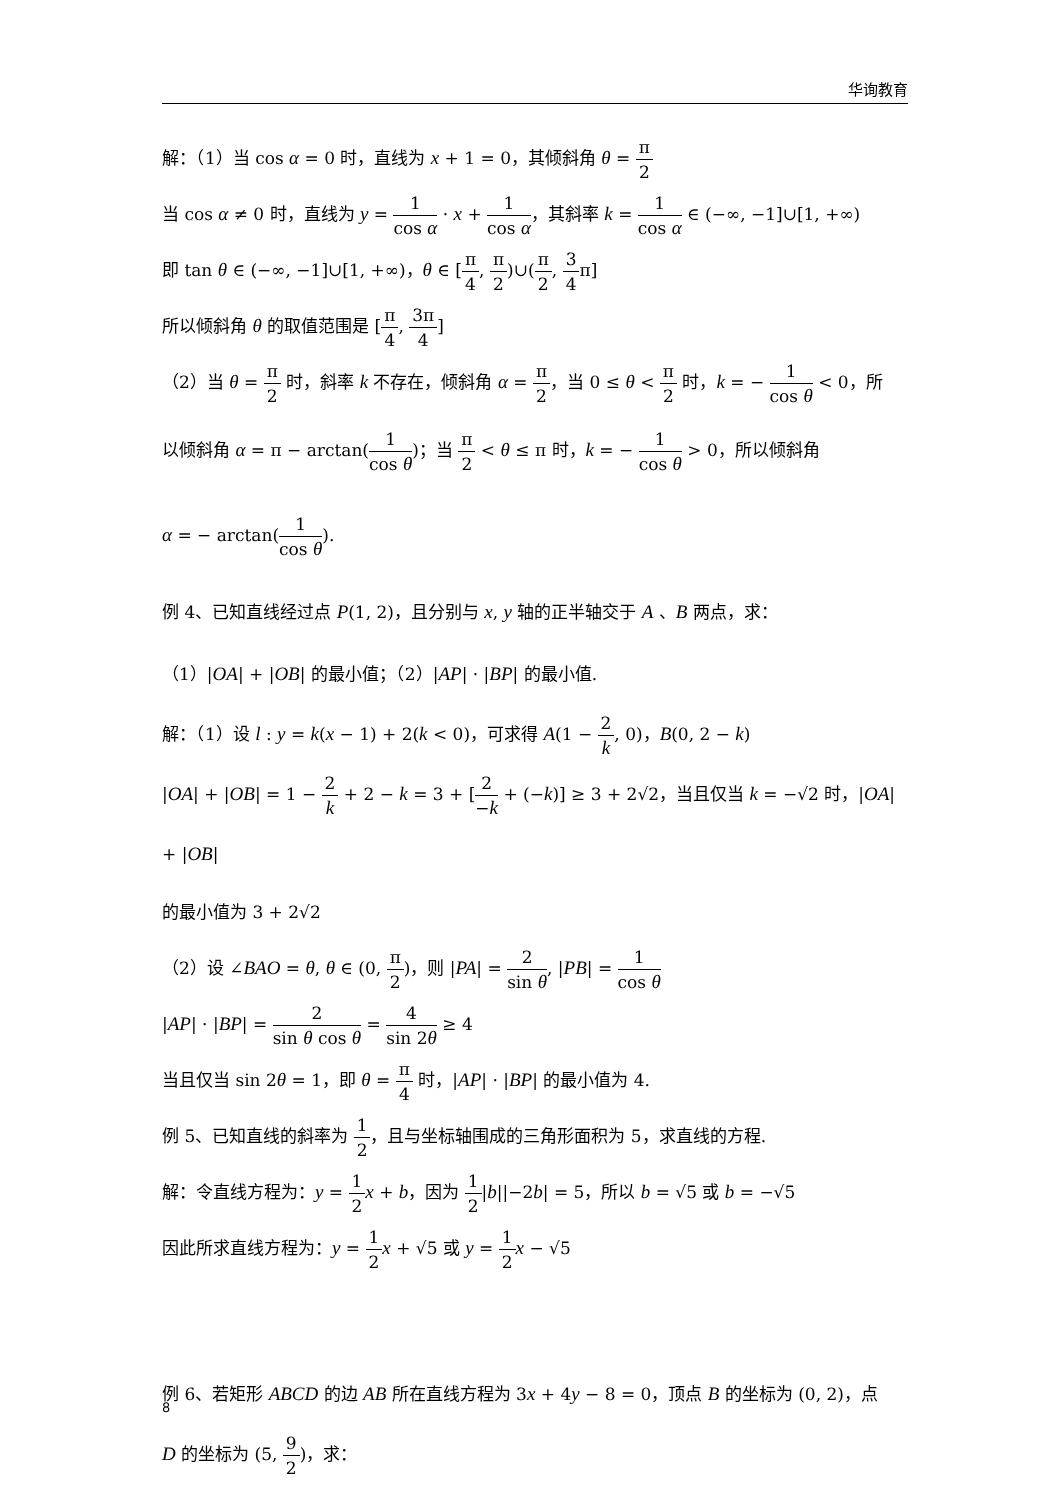华询教育
解：（1）当 cos α = 0 时，直线为 x + 1 = 0，其倾斜角 θ = π 2
当 cos α ≠ 0 时，直线为 y = 1 cos α · x + 1 cos α，其斜率 k = 1 cos α ∈ (−∞, −1]∪[1, +∞)
即 tan θ ∈ (−∞, −1]∪[1, +∞)，θ ∈ [π 4, π 2)∪(π 2, 3 4π]
所以倾斜角 θ 的取值范围是 [π 4, 3π 4]
（2）当 θ = π 2 时，斜率 k 不存在，倾斜角 α = π 2，当 0 ≤ θ < π 2 时，k = − 1 cos θ < 0，所
以倾斜角 α = π − arctan(1 cos θ)；当 π 2 < θ ≤ π 时，k = − 1 cos θ > 0，所以倾斜角
α = − arctan(1 cos θ).
例 4、已知直线经过点 P(1, 2)，且分别与 x, y 轴的正半轴交于 A 、B 两点，求：
（1）|OA| + |OB| 的最小值；（2）|AP| · |BP| 的最小值.
解：（1）设 l : y = k(x − 1) + 2(k < 0)，可求得 A(1 − 2 k, 0)，B(0, 2 − k)
|OA| + |OB| = 1 − 2 k + 2 − k = 3 + [2 −k + (−k)] ≥ 3 + 2√2，当且仅当 k = −√2 时，|OA| + |OB|
的最小值为 3 + 2√2
（2）设 ∠BAO = θ, θ ∈ (0, π 2)，则 |PA| = 2 sin θ, |PB| = 1 cos θ
|AP| · |BP| = 2 sin θ cos θ = 4 sin 2θ ≥ 4
当且仅当 sin 2θ = 1，即 θ = π 4 时，|AP| · |BP| 的最小值为 4.
例 5、已知直线的斜率为 1 2，且与坐标轴围成的三角形面积为 5，求直线的方程.
解：令直线方程为：y = 1 2 x + b，因为 1 2|b||−2b| = 5，所以 b = √5 或 b = −√5
因此所求直线方程为：y = 1 2 x + √5 或 y = 1 2 x − √5
例 6、若矩形 ABCD 的边 AB 所在直线方程为 3x + 4y − 8 = 0，顶点 B 的坐标为 (0, 2)，点
D 的坐标为 (5, 9 2)，求：
8